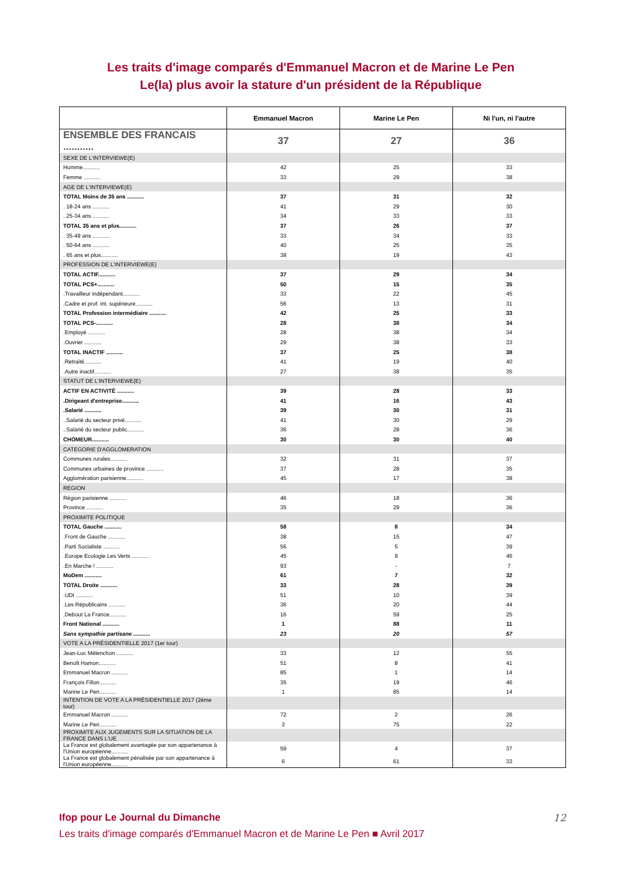Les traits d'image comparés d'Emmanuel Macron et de Marine Le Pen
Le(la) plus avoir la stature d'un président de la République
| | Emmanuel Macron | Marine Le Pen | Ni l'un, ni l'autre |
| --- | --- | --- | --- |
| ENSEMBLE DES FRANCAIS ........... | 37 | 27 | 36 |
| SEXE DE L'INTERVIEWE(E) | | | |
| Homme........... | 42 | 25 | 33 |
| Femme ........... | 33 | 29 | 38 |
| AGE DE L'INTERVIEWE(E) | | | |
| TOTAL Moins de 35 ans ........... | 37 | 31 | 32 |
| . 18-24 ans ........... | 41 | 29 | 30 |
| . 25-34 ans ........... | 34 | 33 | 33 |
| TOTAL 35 ans et plus........... | 37 | 26 | 37 |
| . 35-49 ans ........... | 33 | 34 | 33 |
| . 50-64 ans ........... | 40 | 25 | 35 |
| . 65 ans et plus........... | 38 | 19 | 43 |
| PROFESSION DE L'INTERVIEWE(E) | | | |
| TOTAL ACTIF........... | 37 | 29 | 34 |
| TOTAL PCS+........... | 50 | 15 | 35 |
| .Travailleur indépendant........... | 33 | 22 | 45 |
| .Cadre et prof. int. supérieure........... | 56 | 13 | 31 |
| TOTAL Profession intermédiaire ........... | 42 | 25 | 33 |
| TOTAL PCS-........... | 28 | 38 | 34 |
| .Employé ........... | 28 | 38 | 34 |
| .Ouvrier ........... | 29 | 38 | 33 |
| TOTAL INACTIF ........... | 37 | 25 | 38 |
| .Retraité........... | 41 | 19 | 40 |
| .Autre inactif........... | 27 | 38 | 35 |
| STATUT DE L'INTERVIEWE(E) | | | |
| ACTIF EN ACTIVITÉ ........... | 39 | 28 | 33 |
| .Dirigeant d'entreprise........... | 41 | 16 | 43 |
| .Salarié ........... | 39 | 30 | 31 |
| ..Salarié du secteur privé........... | 41 | 30 | 29 |
| ..Salarié du secteur public........... | 36 | 28 | 36 |
| CHOMEUR........... | 30 | 30 | 40 |
| CATEGORIE D'AGGLOMERATION | | | |
| Communes rurales........... | 32 | 31 | 37 |
| Communes urbaines de province ........... | 37 | 28 | 35 |
| Agglomération parisienne........... | 45 | 17 | 38 |
| REGION | | | |
| Région parisienne ........... | 46 | 18 | 36 |
| Province ........... | 35 | 29 | 36 |
| PROXIMITE POLITIQUE | | | |
| TOTAL Gauche ........... | 58 | 8 | 34 |
| .Front de Gauche ........... | 38 | 15 | 47 |
| .Parti Socialiste ........... | 56 | 5 | 39 |
| .Europe Ecologie Les Verts ........... | 45 | 9 | 46 |
| .En Marche ! ........... | 93 | - | 7 |
| MoDem ........... | 61 | 7 | 32 |
| TOTAL Droite ........... | 33 | 28 | 39 |
| .UDI ........... | 51 | 10 | 39 |
| .Les Républicains ........... | 36 | 20 | 44 |
| .Debout La France........... | 16 | 59 | 25 |
| Front National ........... | 1 | 88 | 11 |
| Sans sympathie partisane ........... | 23 | 20 | 57 |
| VOTE A LA PRÉSIDENTIELLE 2017 (1er tour) | | | |
| Jean-Luc Mélenchon ........... | 33 | 12 | 55 |
| Benoît Hamon........... | 51 | 8 | 41 |
| Emmanuel Macron ........... | 85 | 1 | 14 |
| François Fillon........... | 35 | 19 | 46 |
| Marine Le Pen........... | 1 | 85 | 14 |
| INTENTION DE VOTE A LA PRÉSIDENTIELLE 2017 (2ème tour) | | | |
| Emmanuel Macron ........... | 72 | 2 | 26 |
| Marine Le Pen........... | 3 | 75 | 22 |
| PROXIMITE AUX JUGEMENTS SUR LA SITUATION DE LA FRANCE DANS L'UE | | | |
| La France est globalement avantagée par son appartenance à l'Union européenne........... | 59 | 4 | 37 |
| La France est globalement pénalisée par son appartenance à l'Union européenne........... | 6 | 61 | 33 |
Ifop pour Le Journal du Dimanche 12
Les traits d'image comparés d'Emmanuel Macron et de Marine Le Pen ■ Avril 2017